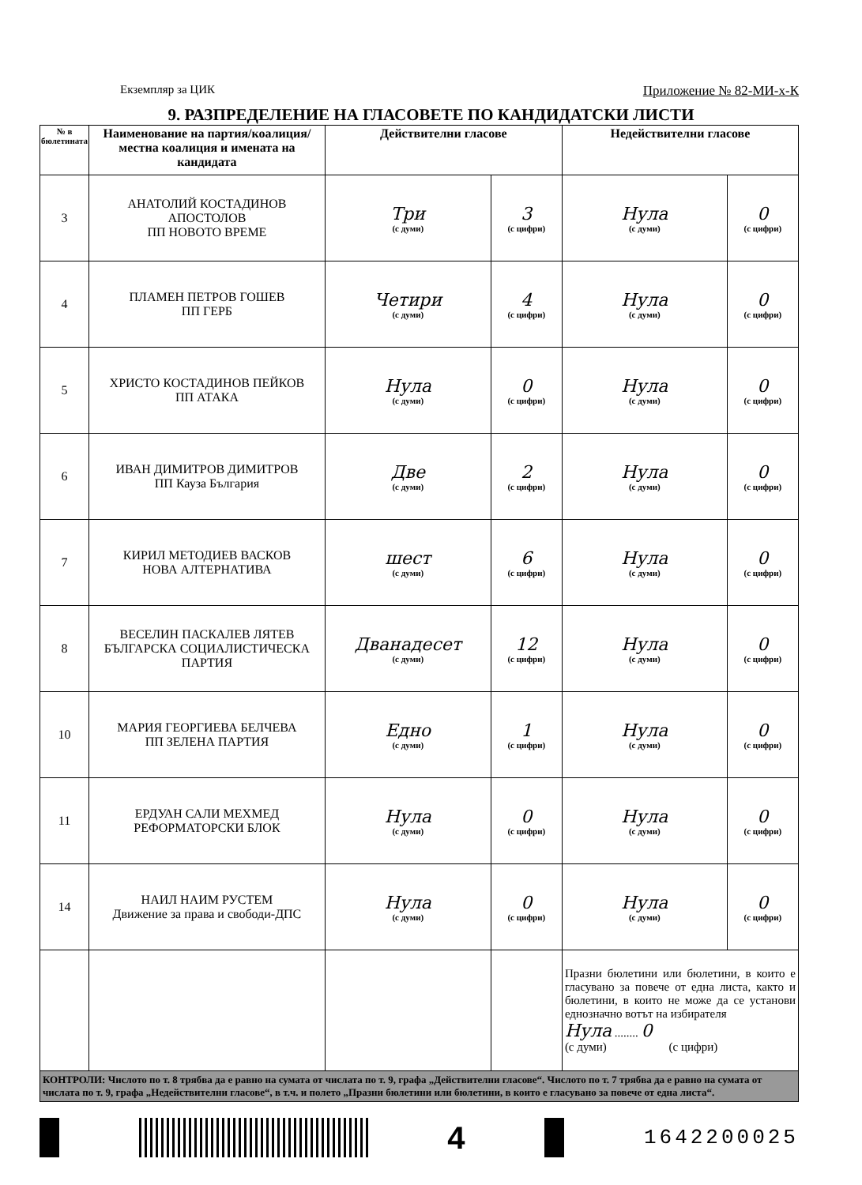Екземпляр за ЦИК Приложение № 82-МИ-х-К
9. РАЗПРЕДЕЛЕНИЕ НА ГЛАСОВЕТЕ ПО КАНДИДАТСКИ ЛИСТИ
| № в бюлетината | Наименование на партия/коалиция/местна коалиция и имената на кандидата | Действителни гласове | | Недействителни гласове | |
| --- | --- | --- | --- | --- | --- |
| 3 | АНАТОЛИЙ КОСТАДИНОВ АПОСТОЛОВ ПП НОВОТО ВРЕМЕ | Три (с думи) | 3 (с цифри) | Нула (с думи) | 0 (с цифри) |
| 4 | ПЛАМЕН ПЕТРОВ ГОШЕВ ПП ГЕРБ | Четири (с думи) | 4 (с цифри) | Нула (с думи) | 0 (с цифри) |
| 5 | ХРИСТО КОСТАДИНОВ ПЕЙКОВ ПП АТАКА | Нула (с думи) | 0 (с цифри) | Нула (с думи) | 0 (с цифри) |
| 6 | ИВАН ДИМИТРОВ ДИМИТРОВ ПП Кауза България | Две (с думи) | 2 (с цифри) | Нула (с думи) | 0 (с цифри) |
| 7 | КИРИЛ МЕТОДИЕВ ВАСКОВ НОВА АЛТЕРНАТИВА | шест (с думи) | 6 (с цифри) | Нула (с думи) | 0 (с цифри) |
| 8 | ВЕСЕЛИН ПАСКАЛЕВ ЛЯТЕВ БЪЛГАРСКА СОЦИАЛИСТИЧЕСКА ПАРТИЯ | Дванадесет (с думи) | 12 (с цифри) | Нула (с думи) | 0 (с цифри) |
| 10 | МАРИЯ ГЕОРГИЕВА БЕЛЧЕВА ПП ЗЕЛЕНА ПАРТИЯ | Едно (с думи) | 1 (с цифри) | Нула (с думи) | 0 (с цифри) |
| 11 | ЕРДУАН САЛИ МЕХМЕД РЕФОРМАТОРСКИ БЛОК | Нула (с думи) | 0 (с цифри) | Нула (с думи) | 0 (с цифри) |
| 14 | НАИЛ НАИМ РУСТЕМ Движение за права и свободи-ДПС | Нула (с думи) | 0 (с цифри) | Нула (с думи) | 0 (с цифри) |
| | | | | Празни бюлетини или бюлетини, в които е гласувано за повече от една листа, както и бюлетини, в които не може да се установи еднозначно вотът на избирателя Нула ........ 0 (с думи) (с цифри) | |
| КОНТРОЛИ: Числото по т. 8 трябва да е равно на сумата от числата по т. 9, графа „Действителни гласове“. Числото по т. 7 трябва да е равно на сумата от числата по т. 9, графа „Недействителни гласове“, в т.ч. и полето „Празни бюлетини или бюлетини, в които е гласувано за повече от една листа“. | | | | | |
4
1642200025